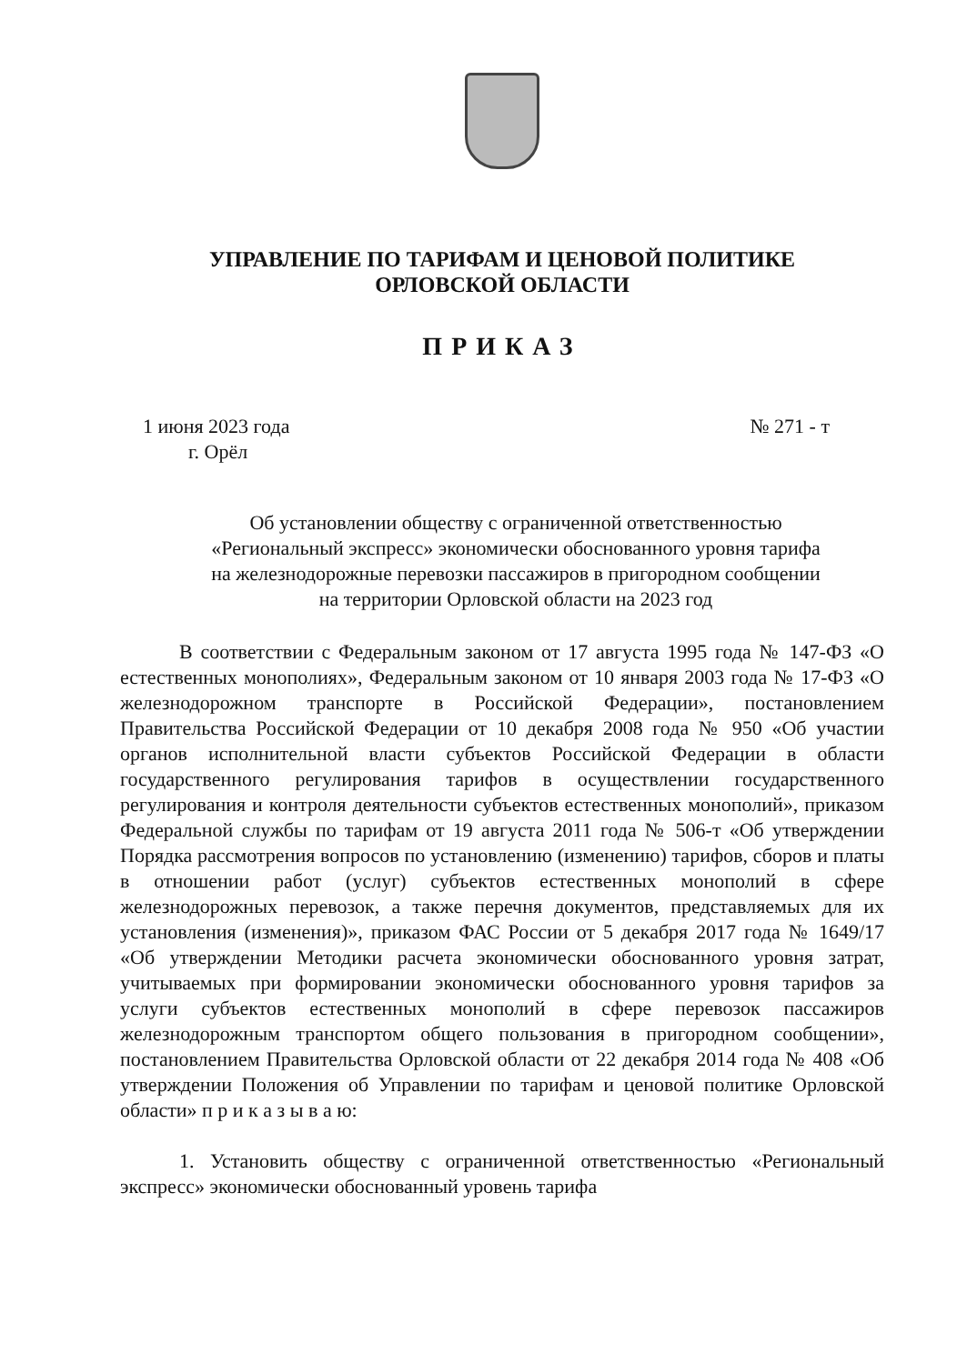УПРАВЛЕНИЕ ПО ТАРИФАМ И ЦЕНОВОЙ ПОЛИТИКЕ
ОРЛОВСКОЙ ОБЛАСТИ
ПРИКАЗ
1 июня 2023 года № 271 - т
г. Орёл
Об установлении обществу с ограниченной ответственностью
«Региональный экспресс» экономически обоснованного уровня тарифа
на железнодорожные перевозки пассажиров в пригородном сообщении
на территории Орловской области на 2023 год
В соответствии с Федеральным законом от 17 августа 1995 года № 147-ФЗ «О естественных монополиях», Федеральным законом от 10 января 2003 года № 17-ФЗ «О железнодорожном транспорте в Российской Федерации», постановлением Правительства Российской Федерации от 10 декабря 2008 года № 950 «Об участии органов исполнительной власти субъектов Российской Федерации в области государственного регулирования тарифов в осуществлении государственного регулирования и контроля деятельности субъектов естественных монополий», приказом Федеральной службы по тарифам от 19 августа 2011 года № 506-т «Об утверждении Порядка рассмотрения вопросов по установлению (изменению) тарифов, сборов и платы в отношении работ (услуг) субъектов естественных монополий в сфере железнодорожных перевозок, а также перечня документов, представляемых для их установления (изменения)», приказом ФАС России от 5 декабря 2017 года № 1649/17 «Об утверждении Методики расчета экономически обоснованного уровня затрат, учитываемых при формировании экономически обоснованного уровня тарифов за услуги субъектов естественных монополий в сфере перевозок пассажиров железнодорожным транспортом общего пользования в пригородном сообщении», постановлением Правительства Орловской области от 22 декабря 2014 года № 408 «Об утверждении Положения об Управлении по тарифам и ценовой политике Орловской области» п р и к а з ы в а ю:
1. Установить обществу с ограниченной ответственностью «Региональный экспресс» экономически обоснованный уровень тарифа